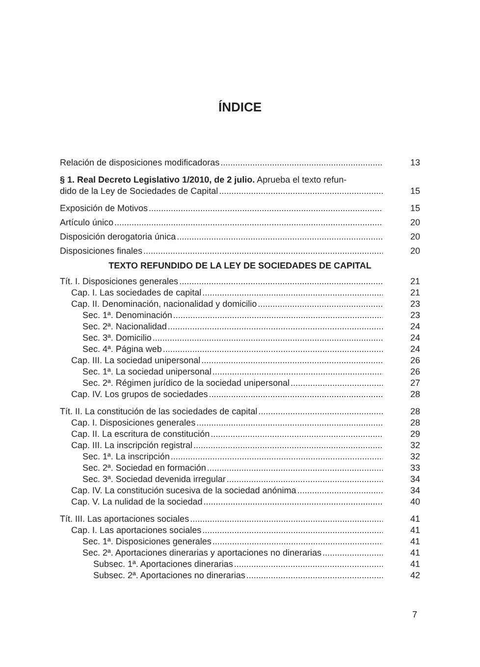ÍNDICE
Relación de disposiciones modificadoras 13
§ 1. Real Decreto Legislativo 1/2010, de 2 julio. Aprueba el texto refun-
dido de la Ley de Sociedades de Capital 15
Exposición de Motivos 15
Artículo único 20
Disposición derogatoria única 20
Disposiciones finales 20
TEXTO REFUNDIDO DE LA LEY DE SOCIEDADES DE CAPITAL
Tít. I. Disposiciones generales 21
Cap. I. Las sociedades de capital 21
Cap. II. Denominación, nacionalidad y domicilio 23
Sec. 1ª. Denominación 23
Sec. 2ª. Nacionalidad 24
Sec. 3ª. Domicilio 24
Sec. 4ª. Página web 24
Cap. III. La sociedad unipersonal 26
Sec. 1ª. La sociedad unipersonal 26
Sec. 2ª. Régimen jurídico de la sociedad unipersonal 27
Cap. IV. Los grupos de sociedades 28
Tít. II. La constitución de las sociedades de capital 28
Cap. I. Disposiciones generales 28
Cap. II. La escritura de constitución 29
Cap. III. La inscripción registral 32
Sec. 1ª. La inscripción 32
Sec. 2ª. Sociedad en formación 33
Sec. 3ª. Sociedad devenida irregular 34
Cap. IV. La constitución sucesiva de la sociedad anónima 34
Cap. V. La nulidad de la sociedad 40
Tít. III. Las aportaciones sociales 41
Cap. I. Las aportaciones sociales 41
Sec. 1ª. Disposiciones generales 41
Sec. 2ª. Aportaciones dinerarias y aportaciones no dinerarias 41
Subsec. 1ª. Aportaciones dinerarias 41
Subsec. 2ª. Aportaciones no dinerarias 42
7